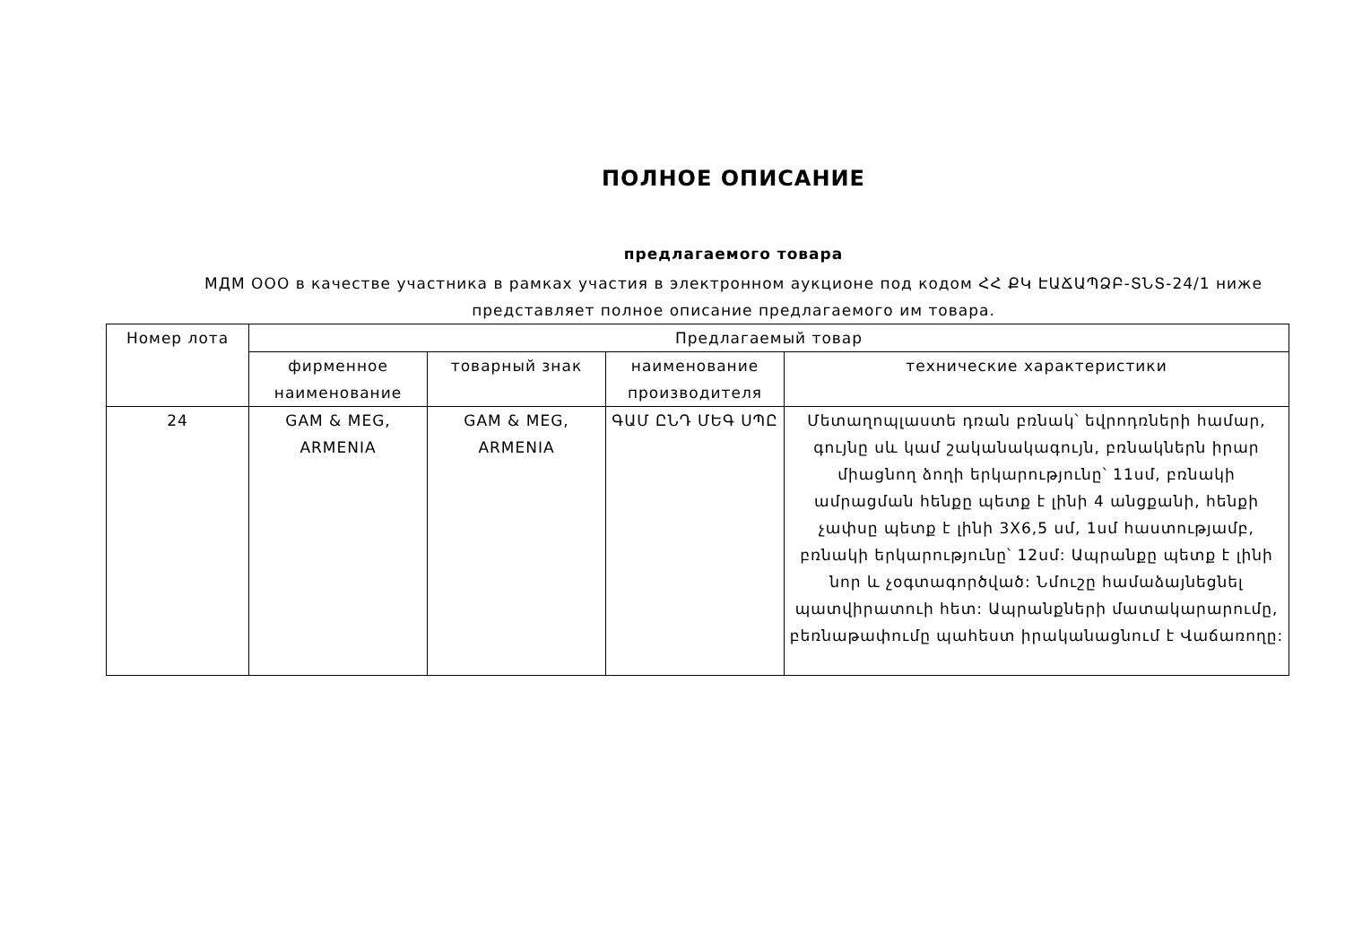ПОЛНОЕ ОПИСАНИЕ
предлагаемого товара
МДМ ООО в качестве участника в рамках участия в электронном аукционе под кодом ՀՀ ՔԿ ԷԱՃԱՊՁԲ-ՏՆՏ-24/1 ниже представляет полное описание предлагаемого им товара.
| Номер лота | Предлагаемый товар | | | |
| --- | --- | --- | --- | --- |
| | фирменное наименование | товарный знак | наименование производителя | технические характеристики |
| 24 | GAM & MEG, ARMENIA | GAM & MEG, ARMENIA | ԳԱՄ ԸՆԴ ՄԵԳ ՍՊԸ | Մետաղոպլաստե դռան բռնակ՝ եվրոդռների համար, գույնը սև կամ շականակագույն, բռնակներն իրար միացնող ձողի երկարությունը՝ 11սմ, բռնակի ամրացման հենքը պետք է լինի 4 անցքանի, հենքի չափսը պետք է լինի 3X6,5 սմ, 1սմ հաստությամբ, բռնակի երկարությունը՝ 12սմ: Ապրանքը պետք է լինի նոր և չօգտագործված: Նմուշը համաձայնեցնել պատվիրատուի հետ: Ապրանքների մատակարարումը, բեռնաթափումը պահեստ իրականացնում է Վաճառողը: |